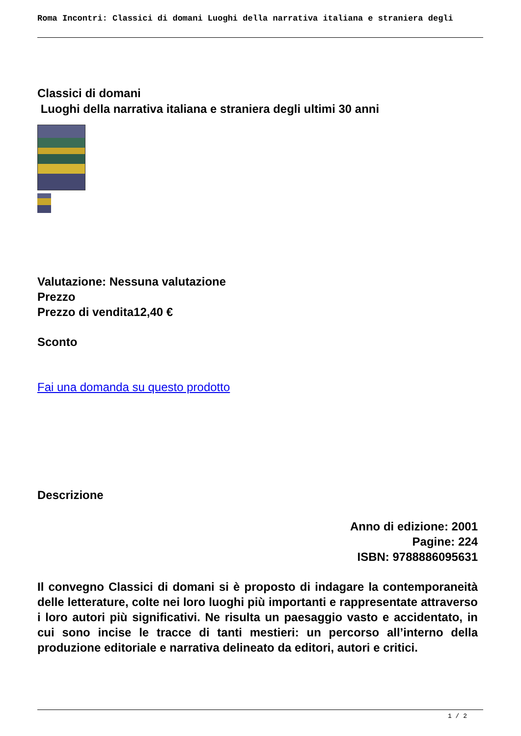Roma Incontri: Classici di domani Luoghi della narrativa italiana e straniera degli
Classici di domani
Luoghi della narrativa italiana e straniera degli ultimi 30 anni
Valutazione: Nessuna valutazione
Prezzo
Prezzo di vendita12,40 €
Sconto
Fai una domanda su questo prodotto
Descrizione
Anno di edizione: 2001
Pagine: 224
ISBN: 9788886095631
Il convegno Classici di domani si è proposto di indagare la contemporaneità delle letterature, colte nei loro luoghi più importanti e rappresentate attraverso i loro autori più significativi. Ne risulta un paesaggio vasto e accidentato, in cui sono incise le tracce di tanti mestieri: un percorso all’interno della produzione editoriale e narrativa delineato da editori, autori e critici.
1 / 2